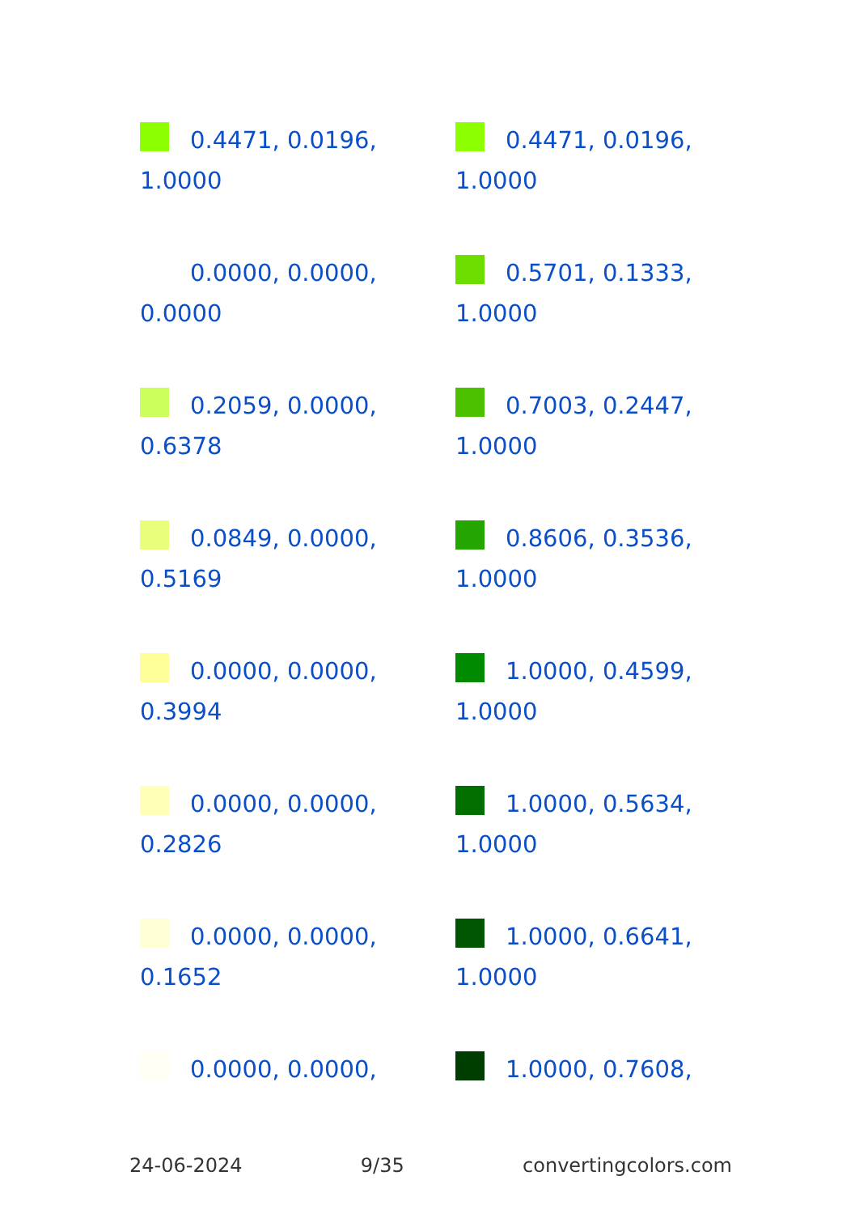0.4471, 0.0196, 1.0000
0.4471, 0.0196, 1.0000
0.0000, 0.0000, 0.0000
0.5701, 0.1333, 1.0000
0.2059, 0.0000, 0.6378
0.7003, 0.2447, 1.0000
0.0849, 0.0000, 0.5169
0.8606, 0.3536, 1.0000
0.0000, 0.0000, 0.3994
1.0000, 0.4599, 1.0000
0.0000, 0.0000, 0.2826
1.0000, 0.5634, 1.0000
0.0000, 0.0000, 0.1652
1.0000, 0.6641, 1.0000
0.0000, 0.0000,
1.0000, 0.7608,
24-06-2024 9/35 convertingcolors.com